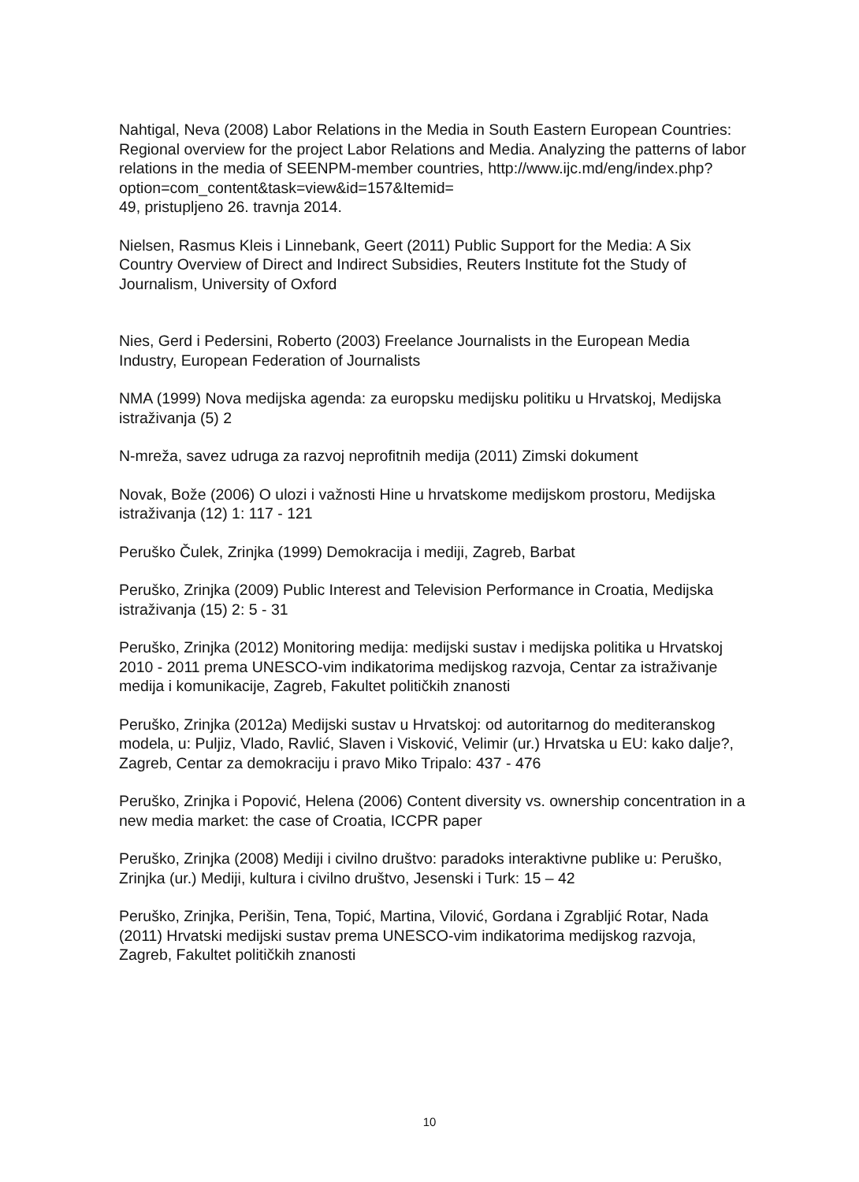Nahtigal, Neva (2008) Labor Relations in the Media in South Eastern European Countries: Regional overview for the project Labor Relations and Media. Analyzing the patterns of labor relations in the media of SEENPM-member countries, http://www.ijc.md/eng/index.php?option=com_content&task=view&id=157&Itemid=
49, pristupljeno 26. travnja 2014.
Nielsen, Rasmus Kleis i Linnebank, Geert (2011) Public Support for the Media: A Six Country Overview of Direct and Indirect Subsidies, Reuters Institute fot the Study of Journalism, University of Oxford
Nies, Gerd i Pedersini, Roberto (2003) Freelance Journalists in the European Media Industry, European Federation of Journalists
NMA (1999) Nova medijska agenda: za europsku medijsku politiku u Hrvatskoj, Medijska istraživanja (5) 2
N-mreža, savez udruga za razvoj neprofitnih medija (2011) Zimski dokument
Novak, Bože (2006) O ulozi i važnosti Hine u hrvatskome medijskom prostoru, Medijska istraživanja (12) 1: 117 - 121
Peruško Čulek, Zrinjka (1999) Demokracija i mediji, Zagreb, Barbat
Peruško, Zrinjka (2009) Public Interest and Television Performance in Croatia, Medijska istraživanja (15) 2: 5 - 31
Peruško, Zrinjka (2012) Monitoring medija: medijski sustav i medijska politika u Hrvatskoj 2010 - 2011 prema UNESCO-vim indikatorima medijskog razvoja, Centar za istraživanje medija i komunikacije, Zagreb, Fakultet političkih znanosti
Peruško, Zrinjka (2012a) Medijski sustav u Hrvatskoj: od autoritarnog do mediteranskog modela, u: Puljiz, Vlado, Ravlić, Slaven i Visković, Velimir (ur.) Hrvatska u EU: kako dalje?, Zagreb, Centar za demokraciju i pravo Miko Tripalo: 437 - 476
Peruško, Zrinjka i Popović, Helena (2006) Content diversity vs. ownership concentration in a new media market: the case of Croatia, ICCPR paper
Peruško, Zrinjka (2008) Mediji i civilno društvo: paradoks interaktivne publike u: Peruško, Zrinjka (ur.) Mediji, kultura i civilno društvo, Jesenski i Turk: 15 – 42
Peruško, Zrinjka, Perišin, Tena, Topić, Martina, Vilović, Gordana i Zgrabljić Rotar, Nada (2011) Hrvatski medijski sustav prema UNESCO-vim indikatorima medijskog razvoja, Zagreb, Fakultet političkih znanosti
10